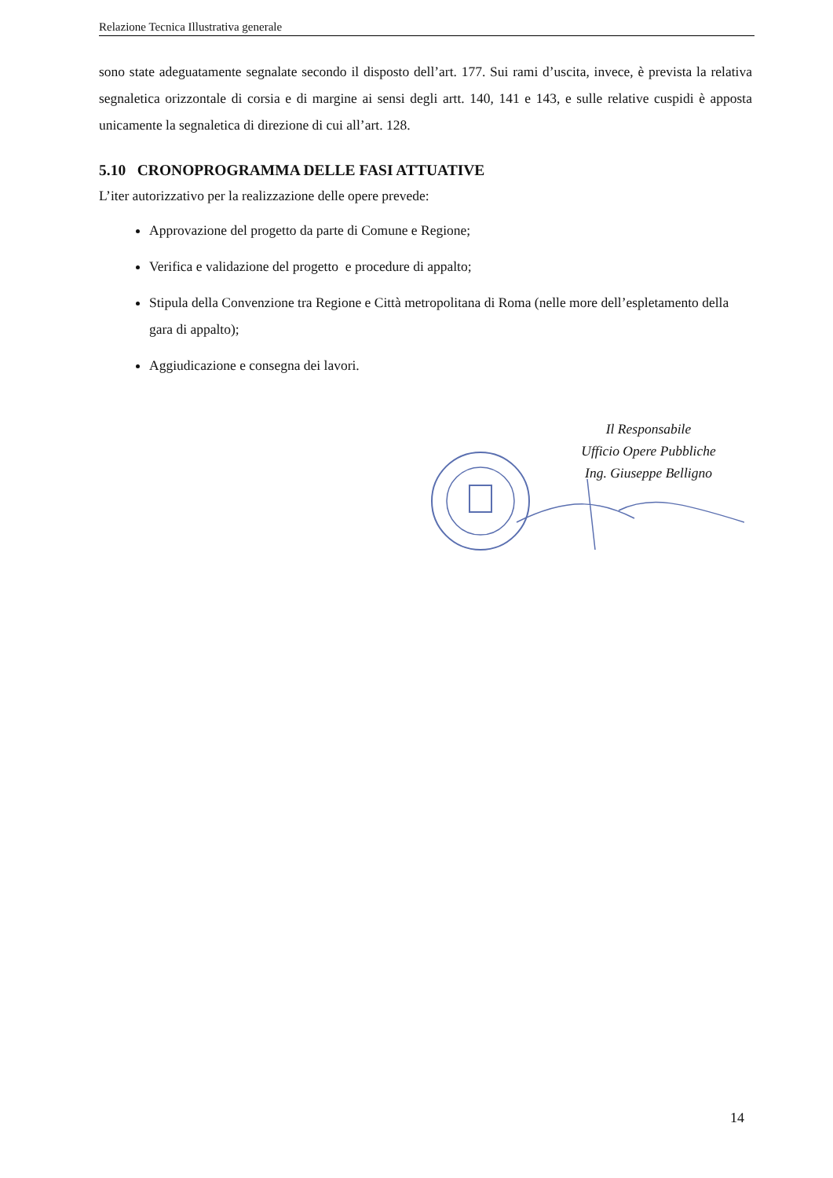Relazione Tecnica Illustrativa generale
sono state adeguatamente segnalate secondo il disposto dell’art. 177. Sui rami d’uscita, invece, è prevista la relativa segnaletica orizzontale di corsia e di margine ai sensi degli artt. 140, 141 e 143, e sulle relative cuspidi è apposta unicamente la segnaletica di direzione di cui all’art. 128.
5.10 CRONOPROGRAMMA DELLE FASI ATTUATIVE
L’iter autorizzativo per la realizzazione delle opere prevede:
Approvazione del progetto da parte di Comune e Regione;
Verifica e validazione del progetto e procedure di appalto;
Stipula della Convenzione tra Regione e Città metropolitana di Roma (nelle more dell’espletamento della gara di appalto);
Aggiudicazione e consegna dei lavori.
Il Responsabile
Ufficio Opere Pubbliche
Ing. Giuseppe Belligno
14